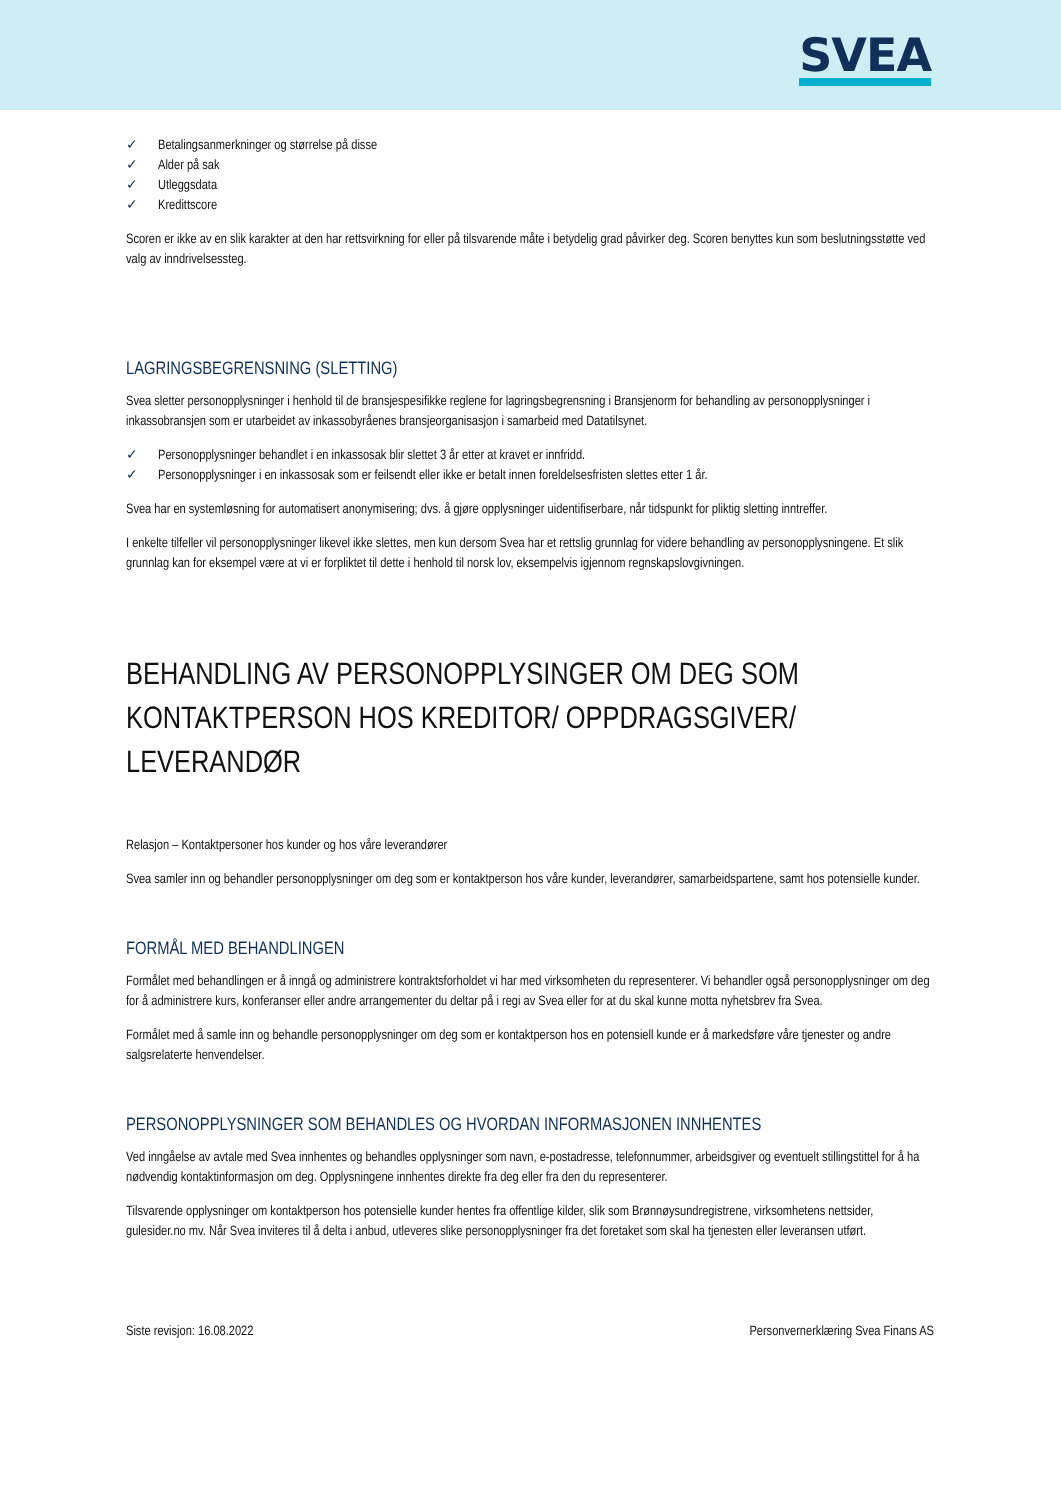SVEA
✓ Betalingsanmerkninger og størrelse på disse
✓ Alder på sak
✓ Utleggsdata
✓ Kredittscore
Scoren er ikke av en slik karakter at den har rettsvirkning for eller på tilsvarende måte i betydelig grad påvirker deg. Scoren benyttes kun som beslutningsstøtte ved valg av inndrivelsessteg.
LAGRINGSBEGRENSNING (SLETTING)
Svea sletter personopplysninger i henhold til de bransjespesifikke reglene for lagringsbegrensning i Bransjenorm for behandling av personopplysninger i inkassobransjen som er utarbeidet av inkassobyråenes bransjeorganisasjon i samarbeid med Datatilsynet.
✓ Personopplysninger behandlet i en inkassosak blir slettet 3 år etter at kravet er innfridd.
✓ Personopplysninger i en inkassosak som er feilsendt eller ikke er betalt innen foreldelsesfristen slettes etter 1 år.
Svea har en systemløsning for automatisert anonymisering; dvs. å gjøre opplysninger uidentifiserbare, når tidspunkt for pliktig sletting inntreffer.
I enkelte tilfeller vil personopplysninger likevel ikke slettes, men kun dersom Svea har et rettslig grunnlag for videre behandling av personopplysningene. Et slik grunnlag kan for eksempel være at vi er forpliktet til dette i henhold til norsk lov, eksempelvis igjennom regnskapslovgivningen.
BEHANDLING AV PERSONOPPLYSINGER OM DEG SOM KONTAKTPERSON HOS KREDITOR/ OPPDRAGSGIVER/ LEVERANDØR
Relasjon – Kontaktpersoner hos kunder og hos våre leverandører
Svea samler inn og behandler personopplysninger om deg som er kontaktperson hos våre kunder, leverandører, samarbeidspartene, samt hos potensielle kunder.
FORMÅL MED BEHANDLINGEN
Formålet med behandlingen er å inngå og administrere kontraktsforholdet vi har med virksomheten du representerer. Vi behandler også personopplysninger om deg for å administrere kurs, konferanser eller andre arrangementer du deltar på i regi av Svea eller for at du skal kunne motta nyhetsbrev fra Svea.
Formålet med å samle inn og behandle personopplysninger om deg som er kontaktperson hos en potensiell kunde er å markedsføre våre tjenester og andre salgsrelaterte henvendelser.
PERSONOPPLYSNINGER SOM BEHANDLES OG HVORDAN INFORMASJONEN INNHENTES
Ved inngåelse av avtale med Svea innhentes og behandles opplysninger som navn, e-postadresse, telefonnummer, arbeidsgiver og eventuelt stillingstittel for å ha nødvendig kontaktinformasjon om deg. Opplysningene innhentes direkte fra deg eller fra den du representerer.
Tilsvarende opplysninger om kontaktperson hos potensielle kunder hentes fra offentlige kilder, slik som Brønnøysundregistrene, virksomhetens nettsider, gulesider.no mv. Når Svea inviteres til å delta i anbud, utleveres slike personopplysninger fra det foretaket som skal ha tjenesten eller leveransen utført.
Siste revisjon: 16.08.2022 Personvernerklæring Svea Finans AS